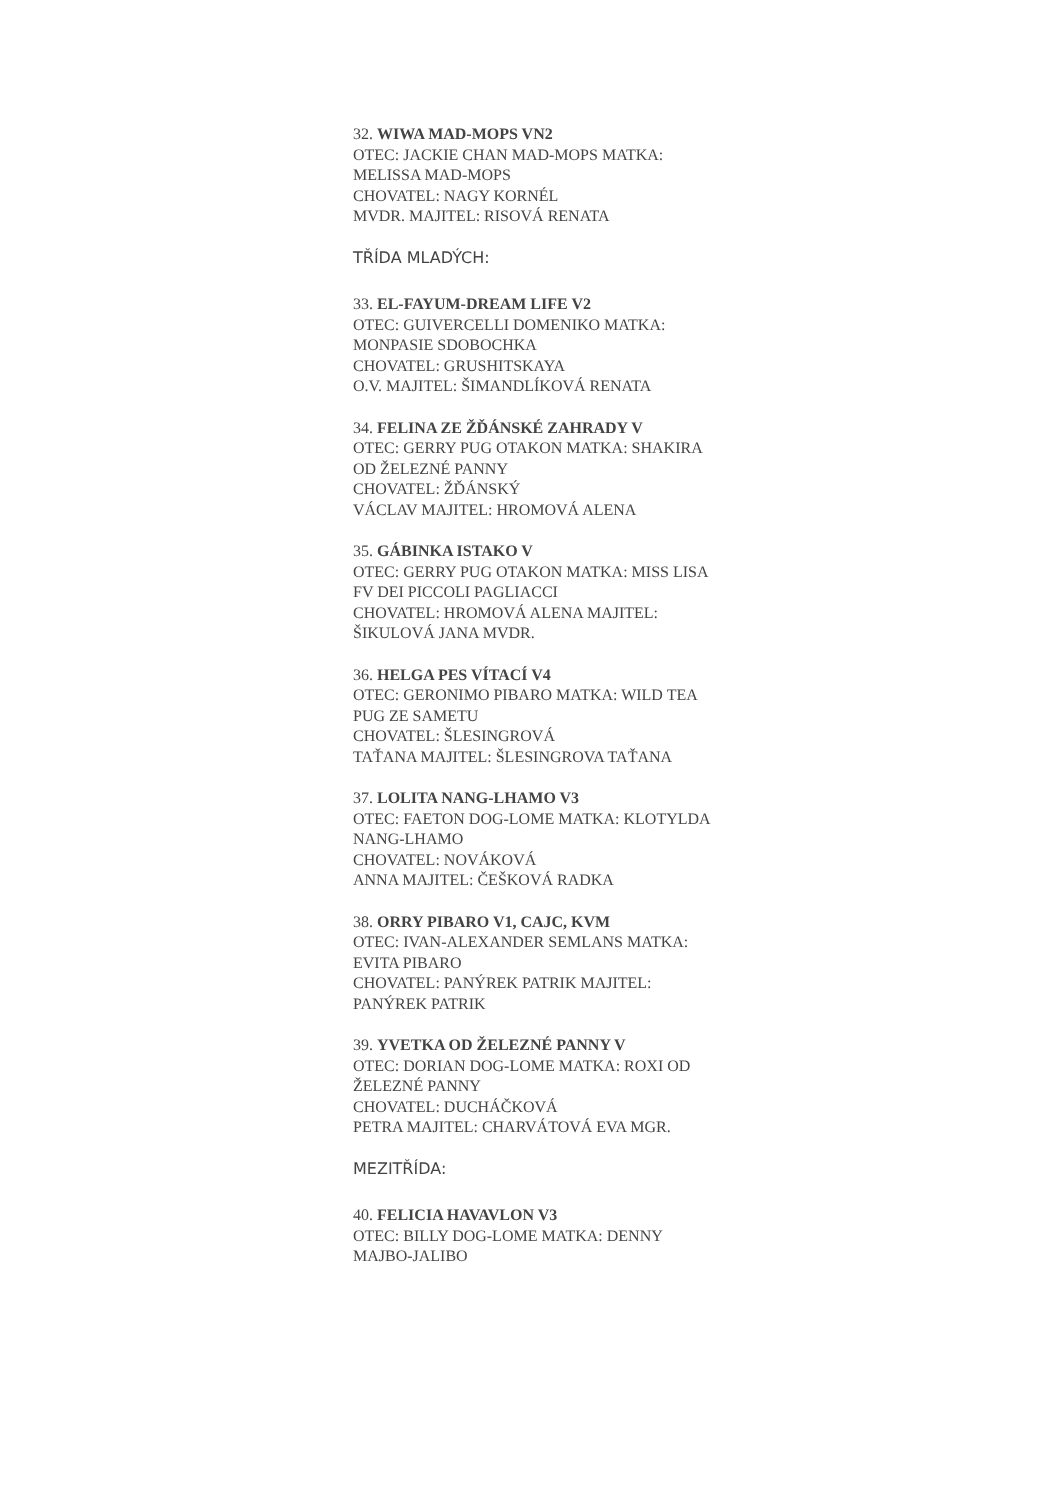32. WIWA MAD-MOPS VN2
OTEC: JACKIE CHAN MAD-MOPS MATKA: MELISSA MAD-MOPS
CHOVATEL: NAGY KORNÉL
MVDR. MAJITEL: RISOVÁ RENATA
TŘÍDA MLADÝCH:
33. EL-FAYUM-DREAM LIFE V2
OTEC: GUIVERCELLI DOMENIKO MATKA: MONPASIE SDOBOCHKA
CHOVATEL: GRUSHITSKAYA
O.V. MAJITEL: ŠIMANDLÍKOVÁ RENATA
34. FELINA ZE ŽĎÁNSKÉ ZAHRADY V
OTEC: GERRY PUG OTAKON MATKA: SHAKIRA OD ŽELEZNÉ PANNY
CHOVATEL: ŽĎÁNSKÝ
VÁCLAV MAJITEL: HROMOVÁ ALENA
35. GÁBINKA ISTAKO V
OTEC: GERRY PUG OTAKON MATKA: MISS LISA FV DEI PICCOLI PAGLIACCI
CHOVATEL: HROMOVÁ ALENA MAJITEL: ŠIKULOVÁ JANA MVDR.
36. HELGA PES VÍTACÍ V4
OTEC: GERONIMO PIBARO MATKA: WILD TEA PUG ZE SAMETU
CHOVATEL: ŠLESINGROVÁ
TAŤANA MAJITEL: ŠLESINGROVA TAŤANA
37. LOLITA NANG-LHAMO V3
OTEC: FAETON DOG-LOME MATKA: KLOTYLDA NANG-LHAMO
CHOVATEL: NOVÁKOVÁ
ANNA MAJITEL: ČEŠKOVÁ RADKA
38. ORRY PIBARO V1, CAJC, KVM
OTEC: IVAN-ALEXANDER SEMLANS MATKA: EVITA PIBARO
CHOVATEL: PANÝREK PATRIK MAJITEL: PANÝREK PATRIK
39. YVETKA OD ŽELEZNÉ PANNY V
OTEC: DORIAN DOG-LOME MATKA: ROXI OD ŽELEZNÉ PANNY
CHOVATEL: DUCHÁČKOVÁ
PETRA MAJITEL: CHARVÁTOVÁ EVA MGR.
MEZITŘÍDA:
40. FELICIA HAVAVLON V3
OTEC: BILLY DOG-LOME MATKA: DENNY MAJBO-JALIBO